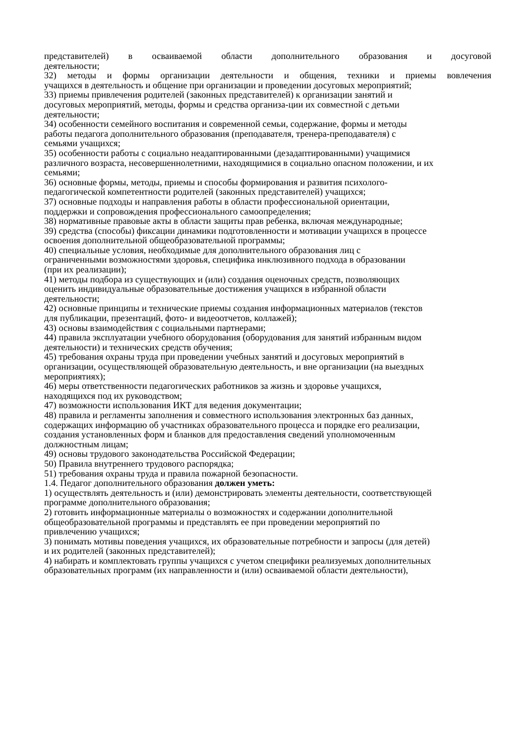представителей) в осваиваемой области дополнительного образования и досуговой
деятельности;
32) методы и формы организации деятельности и общения, техники и приемы вовлечения
учащихся в деятельность и общение при организации и проведении досуговых мероприятий;
33) приемы привлечения родителей (законных представителей) к организации занятий и
досуговых мероприятий, методы, формы и средства организа-ции их совместной с детьми
деятельности;
34) особенности семейного воспитания и современной семьи, содержание, формы и методы
работы педагога дополнительного образования (преподавателя, тренера-преподавателя) с
семьями учащихся;
35) особенности работы с социально неадаптированными (дезадаптированными) учащимися
различного возраста, несовершеннолетними, находящимися в социально опасном положении, и их
семьями;
36) основные формы, методы, приемы и способы формирования и развития психолого-
педагогической компетентности родителей (законных представителей) учащихся;
37) основные подходы и направления работы в области профессиональной ориентации,
поддержки и сопровождения профессионального самоопределения;
38) нормативные правовые акты в области защиты прав ребенка, включая международные;
39) средства (способы) фиксации динамики подготовленности и мотивации учащихся в процессе
освоения дополнительной общеобразовательной программы;
40) специальные условия, необходимые для дополнительного образования лиц с
ограниченными возможностями здоровья, специфика инклюзивного подхода в образовании
(при их реализации);
41) методы подбора из существующих и (или) создания оценочных средств, позволяющих
оценить индивидуальные образовательные достижения учащихся в избранной области
деятельности;
42) основные принципы и технические приемы создания информационных материалов (текстов
для публикации, презентаций, фото- и видеоотчетов, коллажей);
43) основы взаимодействия с социальными партнерами;
44) правила эксплуатации учебного оборудования (оборудования для занятий избранным видом
деятельности) и технических средств обучения;
45) требования охраны труда при проведении учебных занятий и досуговых мероприятий в
организации, осуществляющей образовательную деятельность, и вне организации (на выездных
мероприятиях);
46) меры ответственности педагогических работников за жизнь и здоровье учащихся,
находящихся под их руководством;
47) возможности использования ИКТ для ведения документации;
48) правила и регламенты заполнения и совместного использования электронных баз данных,
содержащих информацию об участниках образовательного процесса и порядке его реализации,
создания установленных форм и бланков для предоставления сведений уполномоченным
должностным лицам;
49) основы трудового законодательства Российской Федерации;
50) Правила внутреннего трудового распорядка;
51) требования охраны труда и правила пожарной безопасности.
1.4. Педагог дополнительного образования должен уметь:
1) осуществлять деятельность и (или) демонстрировать элементы деятельности, соответствующей
программе дополнительного образования;
2) готовить информационные материалы о возможностях и содержании дополнительной
общеобразовательной программы и представлять ее при проведении мероприятий по
привлечению учащихся;
3) понимать мотивы поведения учащихся, их образовательные потребности и запросы (для детей)
и их родителей (законных представителей);
4) набирать и комплектовать группы учащихся с учетом специфики реализуемых дополнительных
образовательных программ (их направленности и (или) осваиваемой области деятельности),